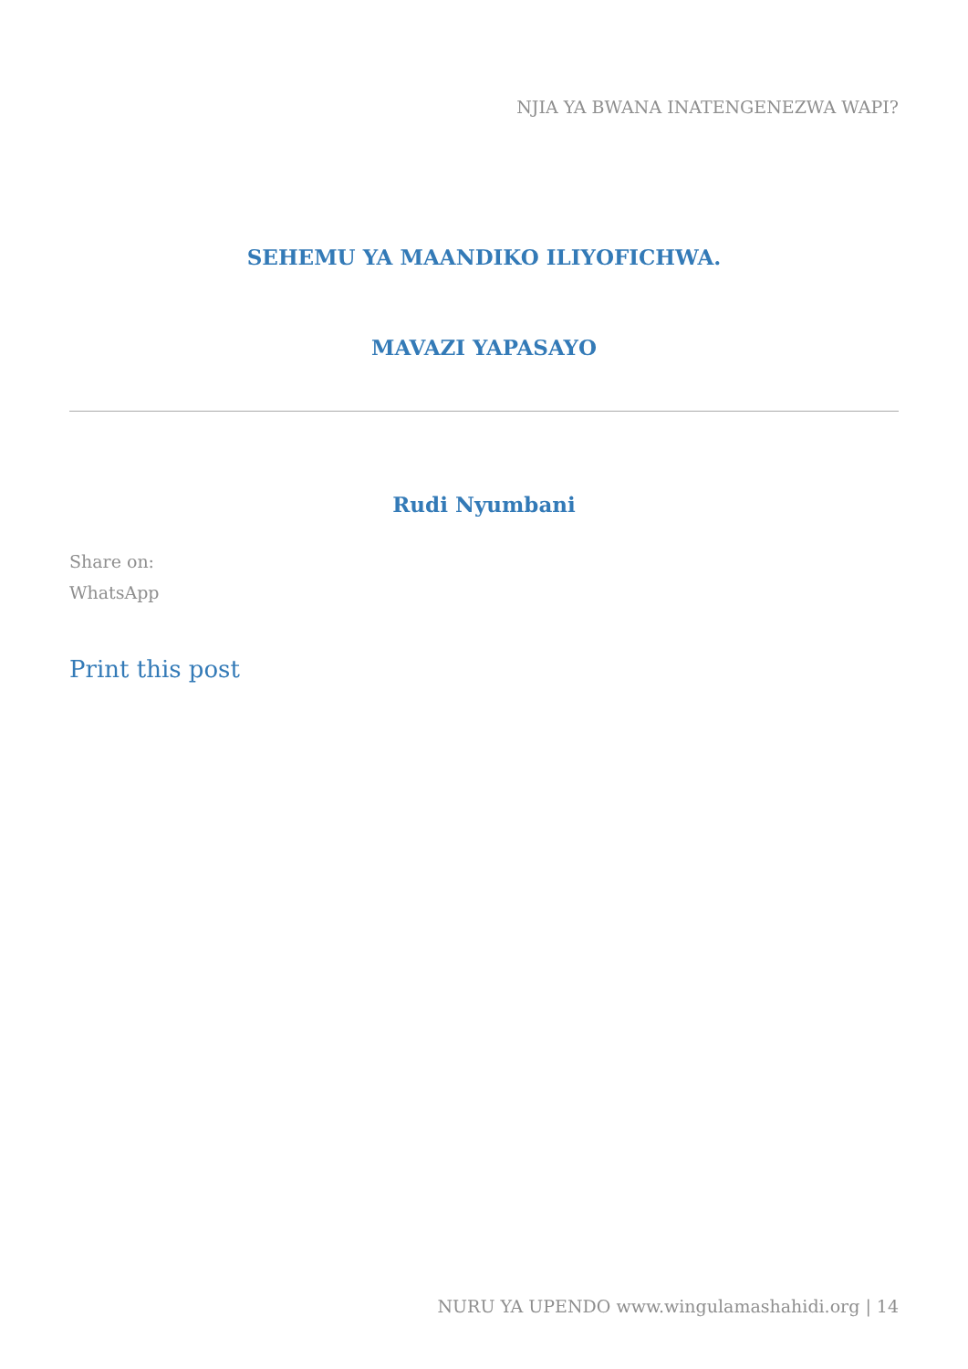NJIA YA BWANA INATENGENEZWA WAPI?
SEHEMU YA MAANDIKO ILIYOFICHWA.
MAVAZI YAPASAYO
Rudi Nyumbani
Share on:
WhatsApp
Print this post
NURU YA UPENDO www.wingulamashahidi.org | 14